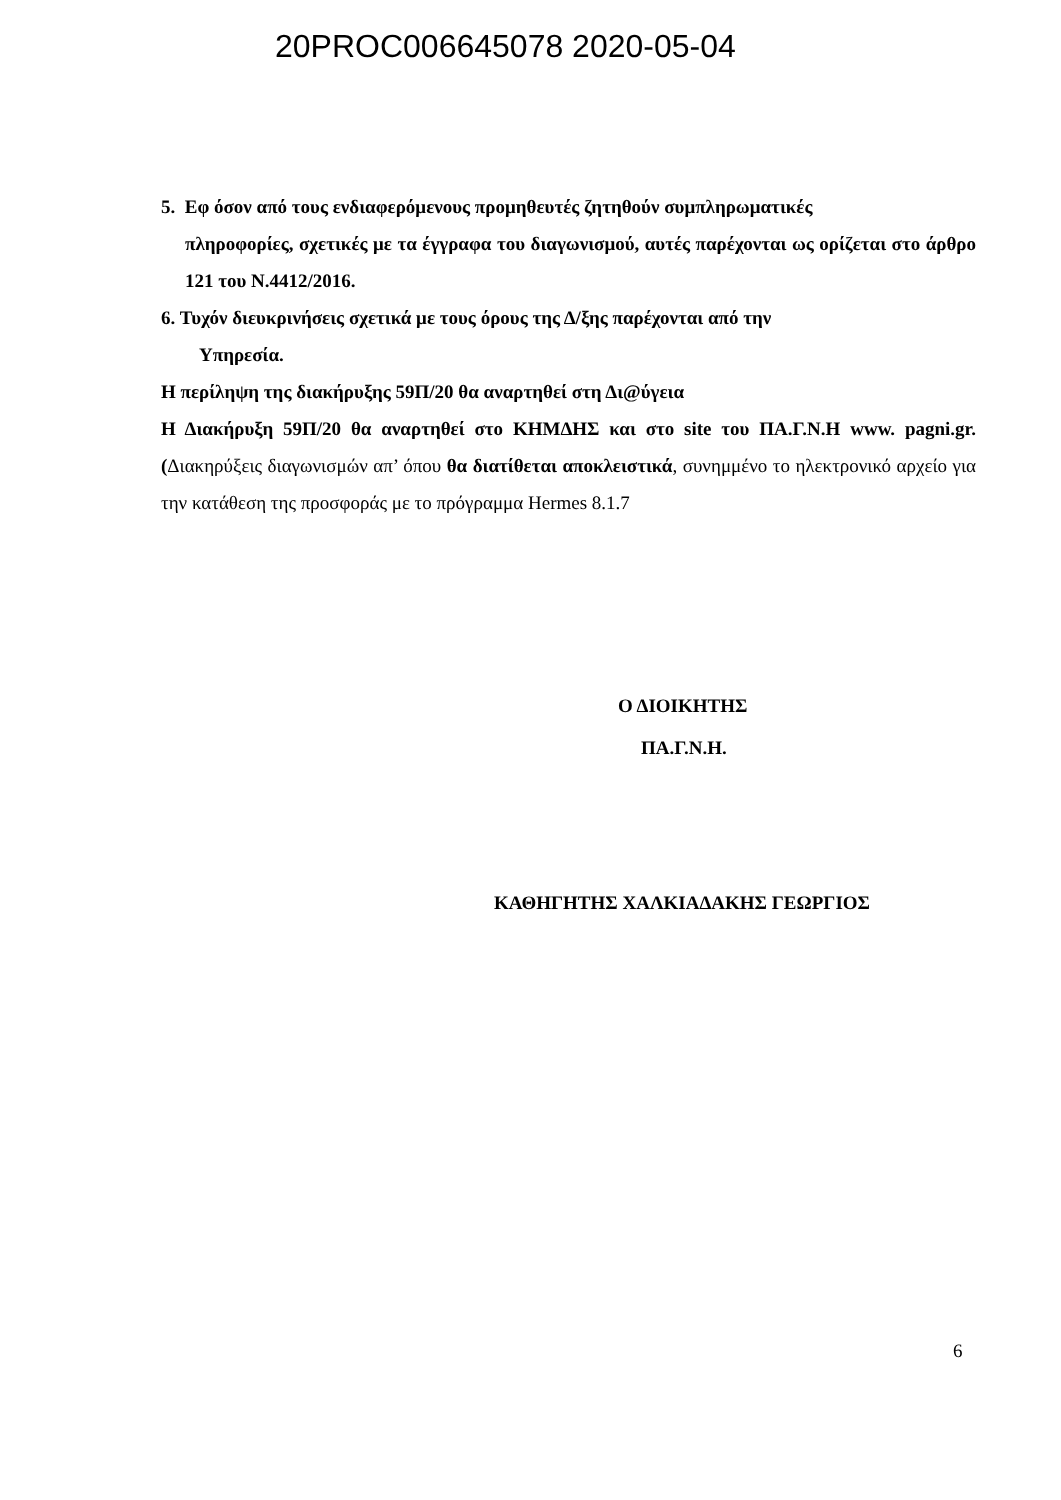20PROC006645078 2020-05-04
5. Εφ όσον από τους ενδιαφερόμενους προμηθευτές ζητηθούν συμπληρωματικές
πληροφορίες, σχετικές με τα έγγραφα του διαγωνισμού, αυτές παρέχονται ως ορίζεται στο άρθρο 121 του Ν.4412/2016.
6. Τυχόν διευκρινήσεις σχετικά με τους όρους της Δ/ξης παρέχονται από την
Υπηρεσία.
Η περίληψη της διακήρυξης 59Π/20 θα αναρτηθεί στη Δι@ύγεια
Η Διακήρυξη 59Π/20 θα αναρτηθεί στο ΚΗΜΔΗΣ και στο site του ΠΑ.Γ.Ν.Η www. pagni.gr. (Διακηρύξεις διαγωνισμών απ’ όπου θα διατίθεται αποκλειστικά, συνημμένο το ηλεκτρονικό αρχείο για την κατάθεση της προσφοράς με το πρόγραμμα Hermes 8.1.7
Ο ΔΙΟΙΚΗΤΗΣ
ΠΑ.Γ.Ν.Η.
ΚΑΘΗΓΗΤΗΣ ΧΑΛΚΙΑΔΑΚΗΣ ΓΕΩΡΓΙΟΣ
6